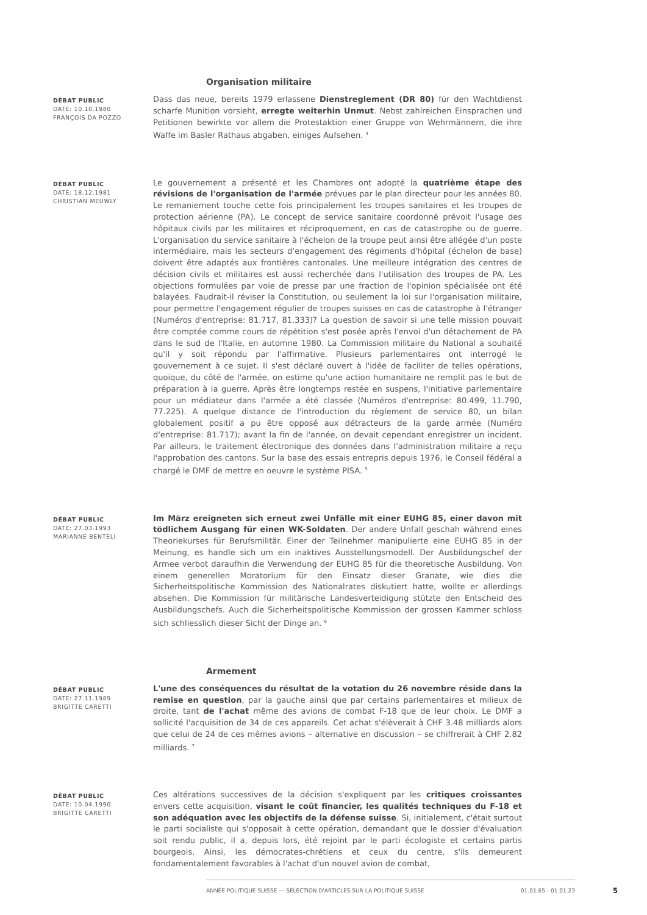Organisation militaire
DÉBAT PUBLIC
DATE: 10.10.1980
FRANÇOIS DA POZZO
Dass das neue, bereits 1979 erlassene Dienstreglement (DR 80) für den Wachtdienst scharfe Munition vorsieht, erregte weiterhin Unmut. Nebst zahlreichen Einsprachen und Petitionen bewirkte vor allem die Protestaktion einer Gruppe von Wehrmännern, die ihre Waffe im Basler Rathaus abgaben, einiges Aufsehen. <sup>4</sup>
DÉBAT PUBLIC
DATE: 18.12.1981
CHRISTIAN MEUWLY
Le gouvernement a présenté et les Chambres ont adopté la quatrième étape des révisions de l'organisation de l'armée prévues par le plan directeur pour les années 80. Le remaniement touche cette fois principalement les troupes sanitaires et les troupes de protection aérienne (PA). Le concept de service sanitaire coordonné prévoit l'usage des hôpitaux civils par les militaires et réciproquement, en cas de catastrophe ou de guerre. L'organisation du service sanitaire à l'échelon de la troupe peut ainsi être allégée d'un poste intermédiaire, mais les secteurs d'engagement des régiments d'hôpital (échelon de base) doivent être adaptés aux frontières cantonales. Une meilleure intégration des centres de décision civils et militaires est aussi recherchée dans l'utilisation des troupes de PA. Les objections formulées par voie de presse par une fraction de l'opinion spécialisée ont été balayées. Faudrait-il réviser la Constitution, ou seulement la loi sur l'organisation militaire, pour permettre l'engagement régulier de troupes suisses en cas de catastrophe à l'étranger (Numéros d'entreprise: 81.717, 81.333)? La question de savoir si une telle mission pouvait être comptée comme cours de répétition s'est posée après l'envoi d'un détachement de PA dans le sud de l'Italie, en automne 1980. La Commission militaire du National a souhaité qu'il y soit répondu par l'affirmative. Plusieurs parlementaires ont interrogé le gouvernement à ce sujet. Il s'est déclaré ouvert à l'idée de faciliter de telles opérations, quoique, du côté de l'armée, on estime qu'une action humanitaire ne remplit pas le but de préparation à la guerre. Après être longtemps restée en suspens, l'initiative parlementaire pour un médiateur dans l'armée a été classée (Numéros d'entreprise: 80.499, 11.790, 77.225). A quelque distance de l'introduction du règlement de service 80, un bilan globalement positif a pu être opposé aux détracteurs de la garde armée (Numéro d'entreprise: 81.717); avant la fin de l'année, on devait cependant enregistrer un incident. Par ailleurs, le traitement électronique des données dans l'administration militaire a reçu l'approbation des cantons. Sur la base des essais entrepris depuis 1976, le Conseil fédéral a chargé le DMF de mettre en oeuvre le système PISA. <sup>5</sup>
DÉBAT PUBLIC
DATE: 27.03.1993
MARIANNE BENTELI
Im März ereigneten sich erneut zwei Unfälle mit einer EUHG 85, einer davon mit tödlichem Ausgang für einen WK-Soldaten. Der andere Unfall geschah während eines Theoriekurses für Berufsmilitär. Einer der Teilnehmer manipulierte eine EUHG 85 in der Meinung, es handle sich um ein inaktives Ausstellungsmodell. Der Ausbildungschef der Armee verbot daraufhin die Verwendung der EUHG 85 für die theoretische Ausbildung. Von einem generellen Moratorium für den Einsatz dieser Granate, wie dies die Sicherheitspolitische Kommission des Nationalrates diskutiert hatte, wollte er allerdings absehen. Die Kommission für militärische Landesverteidigung stützte den Entscheid des Ausbildungschefs. Auch die Sicherheitspolitische Kommission der grossen Kammer schloss sich schliesslich dieser Sicht der Dinge an. <sup>6</sup>
Armement
DÉBAT PUBLIC
DATE: 27.11.1989
BRIGITTE CARETTI
L'une des conséquences du résultat de la votation du 26 novembre réside dans la remise en question, par la gauche ainsi que par certains parlementaires et milieux de droite, tant de l'achat même des avions de combat F-18 que de leur choix. Le DMF a sollicité l'acquisition de 34 de ces appareils. Cet achat s'élèverait à CHF 3.48 milliards alors que celui de 24 de ces mêmes avions – alternative en discussion – se chiffrerait à CHF 2.82 milliards. <sup>7</sup>
DÉBAT PUBLIC
DATE: 10.04.1990
BRIGITTE CARETTI
Ces altérations successives de la décision s'expliquent par les critiques croissantes envers cette acquisition, visant le coût financier, les qualités techniques du F-18 et son adéquation avec les objectifs de la défense suisse. Si, initialement, c'était surtout le parti socialiste qui s'opposait à cette opération, demandant que le dossier d'évaluation soit rendu public, il a, depuis lors, été rejoint par le parti écologiste et certains partis bourgeois. Ainsi, les démocrates-chrétiens et ceux du centre, s'ils demeurent fondamentalement favorables à l'achat d'un nouvel avion de combat,
ANNÉE POLITIQUE SUISSE — SÉLECTION D'ARTICLES SUR LA POLITIQUE SUISSE 01.01.65 - 01.01.23 5